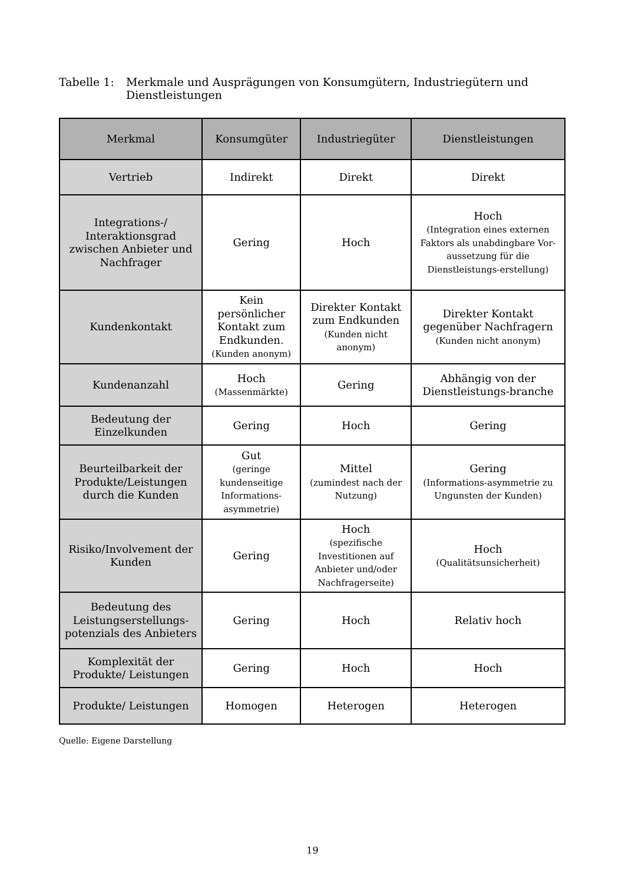Tabelle 1: Merkmale und Ausprägungen von Konsumgütern, Industriegütern und Dienstleistungen
| Merkmal | Konsumgüter | Industriegüter | Dienstleistungen |
| --- | --- | --- | --- |
| Vertrieb | Indirekt | Direkt | Direkt |
| Integrations-/ Interaktionsgrad zwischen Anbieter und Nachfrager | Gering | Hoch | Hoch (Integration eines externen Faktors als unabdingbare Vor-aussetzung für die Dienstleistungs-erstellung) |
| Kundenkontakt | Kein persönlicher Kontakt zum Endkunden. (Kunden anonym) | Direkter Kontakt zum Endkunden (Kunden nicht anonym) | Direkter Kontakt gegenüber Nachfragern (Kunden nicht anonym) |
| Kundenanzahl | Hoch (Massenmärkte) | Gering | Abhängig von der Dienstleistungs-branche |
| Bedeutung der Einzelkunden | Gering | Hoch | Gering |
| Beurteilbarkeit der Produkte/Leistungen durch die Kunden | Gut (geringe kundenseitige Informations-asymmetrie) | Mittel (zumindest nach der Nutzung) | Gering (Informations-asymmetrie zu Ungunsten der Kunden) |
| Risiko/Involvement der Kunden | Gering | Hoch (spezifische Investitionen auf Anbieter und/oder Nachfragerseite) | Hoch (Qualitätsunsicherheit) |
| Bedeutung des Leistungserstellungs-potenzials des Anbieters | Gering | Hoch | Relativ hoch |
| Komplexität der Produkte/ Leistungen | Gering | Hoch | Hoch |
| Produkte/ Leistungen | Homogen | Heterogen | Heterogen |
Quelle: Eigene Darstellung
19